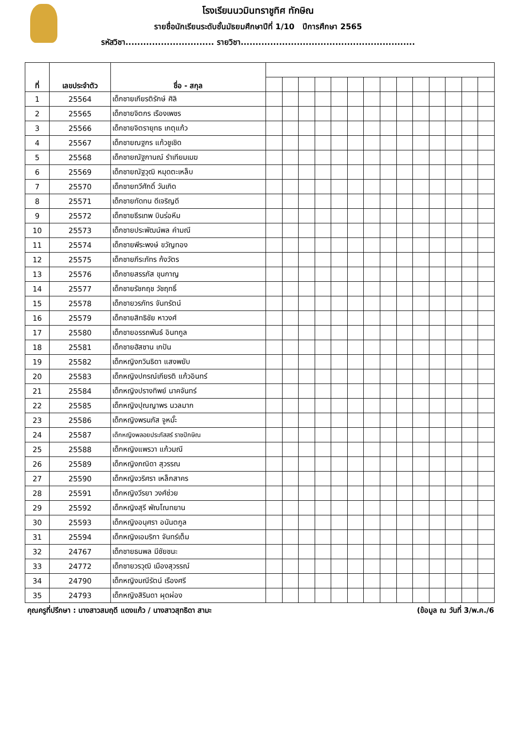โรงเรียนนวมินทราชูทิศ ทักษิณ
รายชื่อนักเรียนระดับชั้นมัธยมศึกษาปีที่ 1/10 ปีการศึกษา 2565
รหัสวิชา.............................. รายวิชา...........................................................
| ที่ | เลขประจำตัว | ชื่อ - สกุล | | | | | | | | | | | | | | |
| --- | --- | --- | --- | --- | --- | --- | --- | --- | --- | --- | --- | --- | --- | --- | --- | --- |
| 1 | 25564 | เด็กชายเกียรติรักษ์ ศิลิ | | | | | | | | | | | | | | |
| 2 | 25565 | เด็กชายจิตกร เรืองเพชร | | | | | | | | | | | | | | |
| 3 | 25566 | เด็กชายจิตรายุทธ เกตุแก้ว | | | | | | | | | | | | | | |
| 4 | 25567 | เด็กชายณฐกร แก้วชูเชิด | | | | | | | | | | | | | | |
| 5 | 25568 | เด็กชายณัฐกานณ์ รำเทียมเมฆ | | | | | | | | | | | | | | |
| 6 | 25569 | เด็กชายณัฐวุฒิ หมุดตะเหล็บ | | | | | | | | | | | | | | |
| 7 | 25570 | เด็กชายทวีศักดิ์ วันเกิด | | | | | | | | | | | | | | |
| 8 | 25571 | เด็กชายทัดทน ดีเจริญดี | | | | | | | | | | | | | | |
| 9 | 25572 | เด็กชายธีรเทพ บินร่อหีม | | | | | | | | | | | | | | |
| 10 | 25573 | เด็กชายประพัฒน์พล คำมณี | | | | | | | | | | | | | | |
| 11 | 25574 | เด็กชายพีระพงษ์ ขวัญทอง | | | | | | | | | | | | | | |
| 12 | 25575 | เด็กชายภีระภัทร ก้งวัตร | | | | | | | | | | | | | | |
| 13 | 25576 | เด็กชายสรรภัส ขุนกาญ | | | | | | | | | | | | | | |
| 14 | 25577 | เด็กชายรัชกฤช วัชฤทธิ์ | | | | | | | | | | | | | | |
| 15 | 25578 | เด็กชายวรภัทร จันทรัตน์ | | | | | | | | | | | | | | |
| 16 | 25579 | เด็กชายสิทธิชัย หาวงศ์ | | | | | | | | | | | | | | |
| 17 | 25580 | เด็กชายอรรถพันธ์ อินทกูล | | | | | | | | | | | | | | |
| 18 | 25581 | เด็กชายฮัสซาน เกปัน | | | | | | | | | | | | | | |
| 19 | 25582 | เด็กหญิงกวินธิดา แสงพยับ | | | | | | | | | | | | | | |
| 20 | 25583 | เด็กหญิงปกรณ์เกียรติ แก้วอินทร์ | | | | | | | | | | | | | | |
| 21 | 25584 | เด็กหญิงปรางทิพย์ นาคจันทร์ | | | | | | | | | | | | | | |
| 22 | 25585 | เด็กหญิงปุณญาพร นวลมาก | | | | | | | | | | | | | | |
| 23 | 25586 | เด็กหญิงพรนภัส จูหมั๊ะ | | | | | | | | | | | | | | |
| 24 | 25587 | เด็กหญิงพลอยประภัสสร์ ราชปักษิณ | | | | | | | | | | | | | | |
| 25 | 25588 | เด็กหญิงแพรวา แก้วมณี | | | | | | | | | | | | | | |
| 26 | 25589 | เด็กหญิงภณิดา สุวรรณ | | | | | | | | | | | | | | |
| 27 | 25590 | เด็กหญิงวริศรา เหล็กสาคร | | | | | | | | | | | | | | |
| 28 | 25591 | เด็กหญิงวีรยา วงศ์ช่วย | | | | | | | | | | | | | | |
| 29 | 25592 | เด็กหญิงสุรี พัณโณทยาน | | | | | | | | | | | | | | |
| 30 | 25593 | เด็กหญิงอนุศรา อนันตกูล | | | | | | | | | | | | | | |
| 31 | 25594 | เด็กหญิงเอมริกา จันทร์เต็ม | | | | | | | | | | | | | | |
| 32 | 24767 | เด็กชายธนพล มีชัยชนะ | | | | | | | | | | | | | | |
| 33 | 24772 | เด็กชายวรวุฒิ เมืองสุวรรณ์ | | | | | | | | | | | | | | |
| 34 | 24790 | เด็กหญิงมณีรัตน์ เรืองศรี | | | | | | | | | | | | | | |
| 35 | 24793 | เด็กหญิงสิรินดา ผุดผ่อง | | | | | | | | | | | | | | |
คุณครูที่ปรึกษา : นางสาวสมฤดี แดงแก้ว / นางสาวสุทธิดา สามะ (ข้อมูล ณ วันที่ 3/พ.ค./6